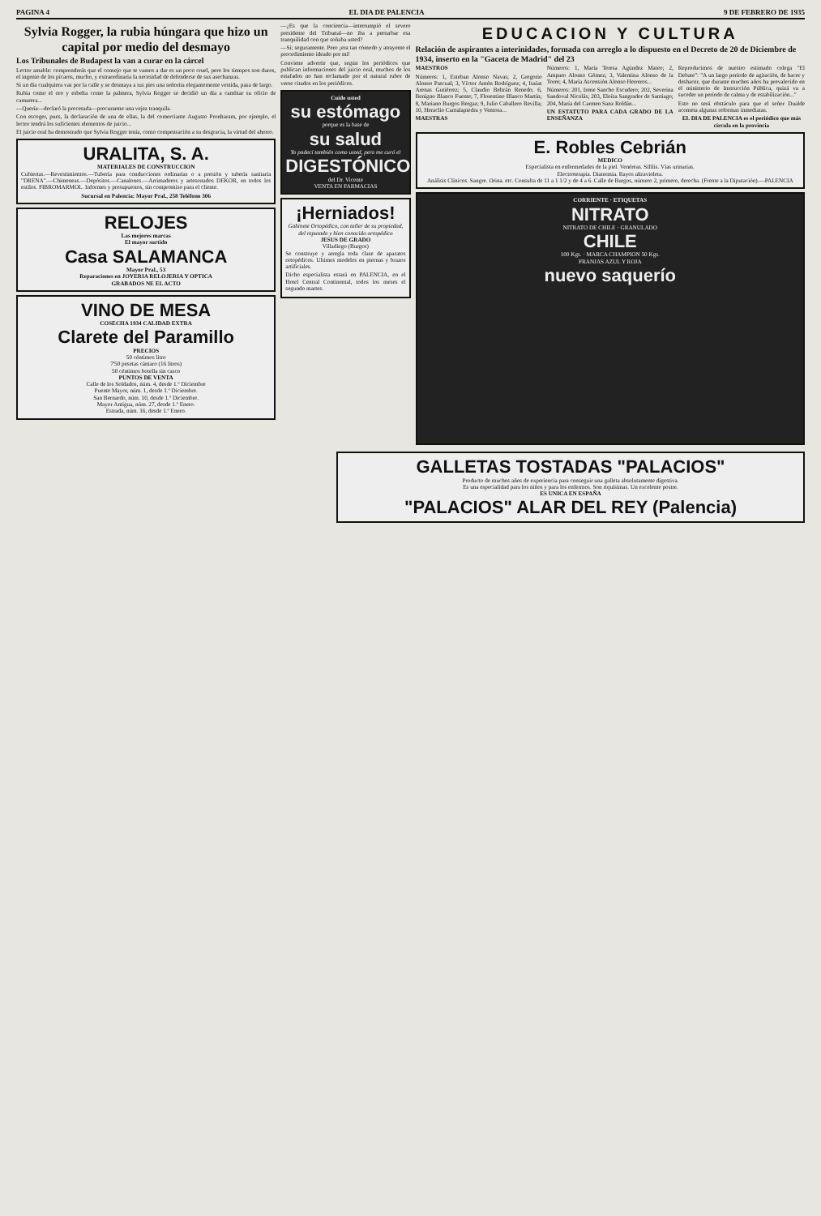PAGINA 4 EL DIA DE PALENCIA 9 DE FEBRERO DE 1935
Sylvia Rogger, la rubia húngara que hizo un capital por medio del desmayo
Los Tribunales de Budapest la van a curar en la cárcel
Lector amable: comprenderás que el consejo que te vamos a dar es un poco cruel, pero los tiempos son duros, el ingenio de los pícaros, mucho, y extraordinaria la necesidad de defenderse de sus asechanzas.
Si un día cualquiera vas por la calle y se desmaya a tus pies una señorita elegantemente vestida, pasa de largo.
Rubia como el oro y esbelta como la palmera, Sylvia Rogger se decidió un día a cambiar su oficio de camarera...
—Quería—declaró la procesada—procurarme una vejez tranquila.
Con escoger, pues, la declaración de una de ellas, la del comerciante Augusto Pronharam, por ejemplo, el lector tendrá los suficientes elementos de juicio...
El juicio oral ha demostrado que Sylvia Rogger tenía, como compensación a su desgracia, la virtud del ahorro.
URALITA, S. A.
MATERIALES DE CONSTRUCCION
Cubiertas.—Revestimientos.—Tubería para conducciones ordinarias o a presión y tubería sanitaria "DRENA".—Chimeneas.—Depósitos.—Canalones.—Arrimaderos y artesonados DEKOR, en todos los estilos. FIBROMARMOL. Informes y presupuestos, sin compromiso para el cliente.
Sucursal en Palencia: Mayor Pral., 258 Teléfono 306
RELOJES
Las mejores marcas
El mayor surtido
Casa SALAMANCA
Mayor Pral., 53
Reparaciones en JOYERIA RELOJERIA Y OPTICA
GRABADOS NE EL ACTO
VINO DE MESA
COSECHA 1934 CALIDAD EXTRA
Clarete del Paramillo
PRECIOS
50 céntimos litro
7'50 pesetas cántaro (16 litros)
50 céntimos botella sin casco
PUNTOS DE VENTA
Calle de los Soldados, núm. 4, desde 1.º Diciembre
Puente Mayor, núm. 1, desde 1.º Diciembre.
San Bernardo, núm. 10, desde 1.º Diciembre.
Mayor Antigua, núm. 27, desde 1.º Enero.
Estrada, núm. 16, desde 1.º Enero.
—¿Es que la conciencia—interrumpió el severo presidente del Tribunal—no iba a perturbar esa tranquilidad con que soñaba usted?
—Sí; seguramente. Pero ¡era tan cómodo y atrayente el procedimiento ideado por mí!
Conviene advertir que, según los periódicos que publican informaciones del juicio oral, muchos de los estafados no han reclamado por el natural rubor de verse citados en los periódicos.
Cuide usted
su estómago
porque es la base de
su salud
Yo padecí también como usted, pero me curó el
DIGESTÓNICO
del Dr. Vicente
VENTA EN FARMACIAS
¡Herniados!
Gabinete Ortopédico, con taller de su propiedad, del reputado y bien conocido ortopédico
JESUS DE GRADO
Villadiego (Burgos)
Se construye y arregla toda clase de aparatos ortopédicos. Ultimos modelos en piernas y brazos artificiales.
Dicho especialista estará en PALENCIA, en el Hotel Central Continental, todos los meses el segundo martes.
EDUCACION Y CULTURA
Relación de aspirantes a interinidades, formada con arreglo a lo dispuesto en el Decreto de 20 de Diciembre de 1934, inserto en la "Gaceta de Madrid" del 23
MAESTROS
Números: 1, Esteban Alonso Navas; 2, Gregorio Alonso Pascual; 3, Víctor Antón Rodríguez; 4, Isaías Arenas Gutiérrez; 5, Claudio Beltrán Renedo; 6, Benigno Blanco Fuente; 7, Florentino Blanco Martín; 8, Mariano Burgos Bergaz; 9, Julio Caballero Revilla; 10, Heraclio Cantalapiedra y Ventosa...
MAESTRAS
Números: 1, María Teresa Agúndez Mateo; 2, Amparo Alonso Gómez; 3, Valentina Alonso de la Torre; 4, María Ascensión Alonso Herreros...
Números: 201, Irene Sancho Escudero; 202, Severina Sandoval Nicolás; 203, Eloísa Sangrador de Santiago; 204, María del Carmen Sanz Roldán...
UN ESTATUTO PARA CADA GRADO DE LA ENSEÑANZA
Reproducimos de nuestro estimado colega "El Debate": "A un largo período de agitación, de hacer y deshacer, que durante muchos años ha prevalecido en el ministerio de Instrucción Pública, quizá va a suceder un período de calma y de estabilización..."
Esto no será obstáculo para que el señor Dualde acometa algunas reformas inmediatas.
EL DIA DE PALENCIA es el periódico que más circula en la provincia
E. Robles Cebrián
MEDICO
Especialista en enfermedades de la piel. Venéreas. Sífilis. Vías urinarias.
Electroterapia. Diatermia. Rayos ultravioleta.
Análisis Clínicos. Sangre. Orina. etc. Consulta de 11 a 1 1/2 y de 4 a 6. Calle de Burgos, número 2, primero, derecha. (Frente a la Diputación).—PALENCIA
CORRIENTE · ETIQUETAS
NITRATO
NITRATO DE CHILE · GRANULADO
CHILE
100 Kgs. · MARCA CHAMPION 50 Kgs.
FRANJAS AZUL Y ROJA
nuevo saquerío
GALLETAS TOSTADAS "PALACIOS"
Producto de muchos años de experiencia para conseguir una galleta absolutamente digestiva.
Es una especialidad para los niños y para los enfermos. Son riquísimas. Un excelente postre.
ES UNICA EN ESPAÑA
"PALACIOS" ALAR DEL REY (Palencia)